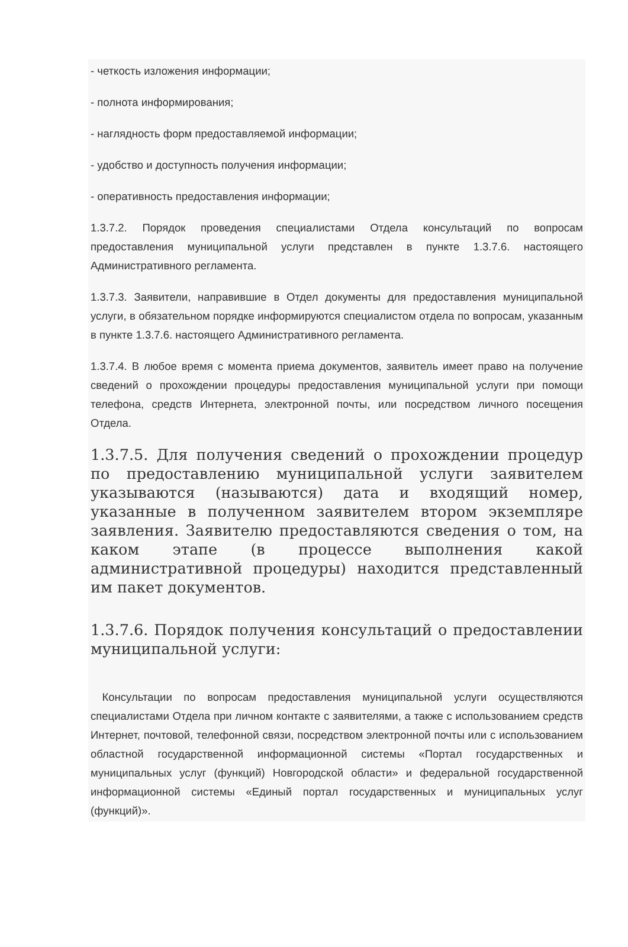- четкость изложения информации;
- полнота информирования;
- наглядность форм предоставляемой информации;
- удобство и доступность получения информации;
- оперативность предоставления информации;
1.3.7.2. Порядок проведения специалистами Отдела консультаций по вопросам предоставления муниципальной услуги представлен в пункте 1.3.7.6. настоящего Административного регламента.
1.3.7.3. Заявители, направившие в Отдел документы для предоставления муниципальной услуги, в обязательном порядке информируются специалистом отдела по вопросам, указанным в пункте 1.3.7.6. настоящего Административного регламента.
1.3.7.4. В любое время с момента приема документов, заявитель имеет право на получение сведений о прохождении процедуры предоставления муниципальной услуги при помощи телефона, средств Интернета, электронной почты, или посредством личного посещения Отдела.
1.3.7.5. Для получения сведений о прохождении процедур по предоставлению муниципальной услуги заявителем указываются (называются) дата и входящий номер, указанные в полученном заявителем втором экземпляре заявления. Заявителю предоставляются сведения о том, на каком этапе (в процессе выполнения какой административной процедуры) находится представленный им пакет документов.
1.3.7.6. Порядок получения консультаций о предоставлении муниципальной услуги:
Консультации по вопросам предоставления муниципальной услуги осуществляются специалистами Отдела при личном контакте с заявителями, а также с использованием средств Интернет, почтовой, телефонной связи, посредством электронной почты или с использованием областной государственной информационной системы «Портал государственных и муниципальных услуг (функций) Новгородской области» и федеральной государственной информационной системы «Единый портал государственных и муниципальных услуг (функций)».